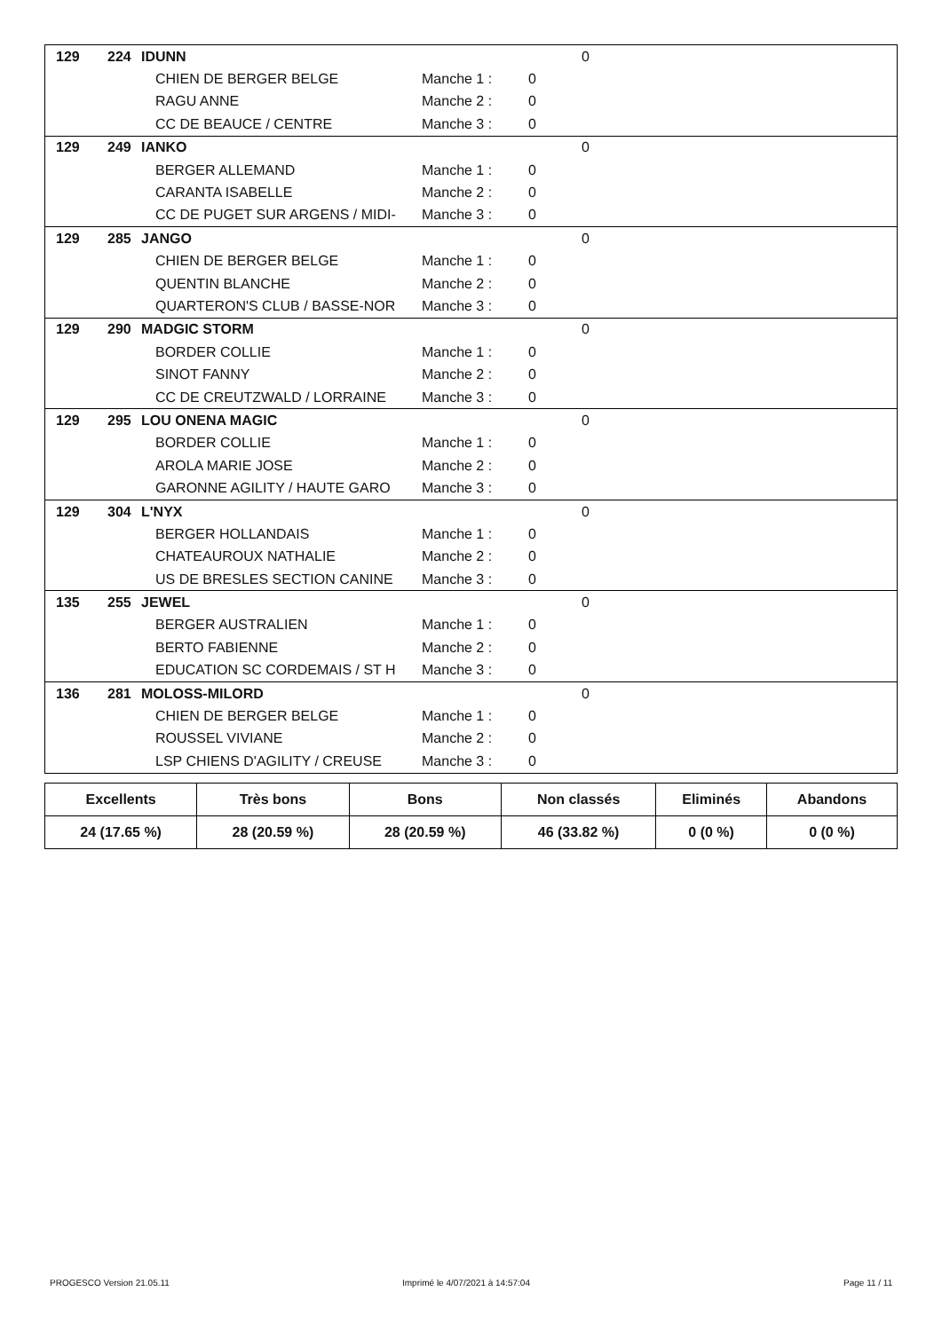| 129 | 224 | IDUNN | | | 0 |
| | | CHIEN DE BERGER BELGE | Manche 1 : | 0 | |
| | | RAGU ANNE | Manche 2 : | 0 | |
| | | CC DE BEAUCE / CENTRE | Manche 3 : | 0 | |
| 129 | 249 | IANKO | | | 0 |
| | | BERGER ALLEMAND | Manche 1 : | 0 | |
| | | CARANTA ISABELLE | Manche 2 : | 0 | |
| | | CC DE PUGET SUR ARGENS / MIDI- | Manche 3 : | 0 | |
| 129 | 285 | JANGO | | | 0 |
| | | CHIEN DE BERGER BELGE | Manche 1 : | 0 | |
| | | QUENTIN BLANCHE | Manche 2 : | 0 | |
| | | QUARTERON'S CLUB / BASSE-NOR | Manche 3 : | 0 | |
| 129 | 290 | MADGIC STORM | | | 0 |
| | | BORDER COLLIE | Manche 1 : | 0 | |
| | | SINOT FANNY | Manche 2 : | 0 | |
| | | CC DE CREUTZWALD / LORRAINE | Manche 3 : | 0 | |
| 129 | 295 | LOU ONENA MAGIC | | | 0 |
| | | BORDER COLLIE | Manche 1 : | 0 | |
| | | AROLA MARIE JOSE | Manche 2 : | 0 | |
| | | GARONNE AGILITY / HAUTE GARO | Manche 3 : | 0 | |
| 129 | 304 | L'NYX | | | 0 |
| | | BERGER HOLLANDAIS | Manche 1 : | 0 | |
| | | CHATEAUROUX NATHALIE | Manche 2 : | 0 | |
| | | US DE BRESLES SECTION CANINE | Manche 3 : | 0 | |
| 135 | 255 | JEWEL | | | 0 |
| | | BERGER AUSTRALIEN | Manche 1 : | 0 | |
| | | BERTO FABIENNE | Manche 2 : | 0 | |
| | | EDUCATION SC CORDEMAIS / ST H | Manche 3 : | 0 | |
| 136 | 281 | MOLOSS-MILORD | | | 0 |
| | | CHIEN DE BERGER BELGE | Manche 1 : | 0 | |
| | | ROUSSEL VIVIANE | Manche 2 : | 0 | |
| | | LSP CHIENS D'AGILITY / CREUSE | Manche 3 : | 0 | |
| Excellents | Très bons | Bons | Non classés | Eliminés | Abandons |
| --- | --- | --- | --- | --- | --- |
| 24 (17.65 %) | 28 (20.59 %) | 28 (20.59 %) | 46 (33.82 %) | 0 (0 %) | 0 (0 %) |
PROGESCO Version 21.05.11
Imprimé le 4/07/2021 à 14:57:04
Page 11 / 11